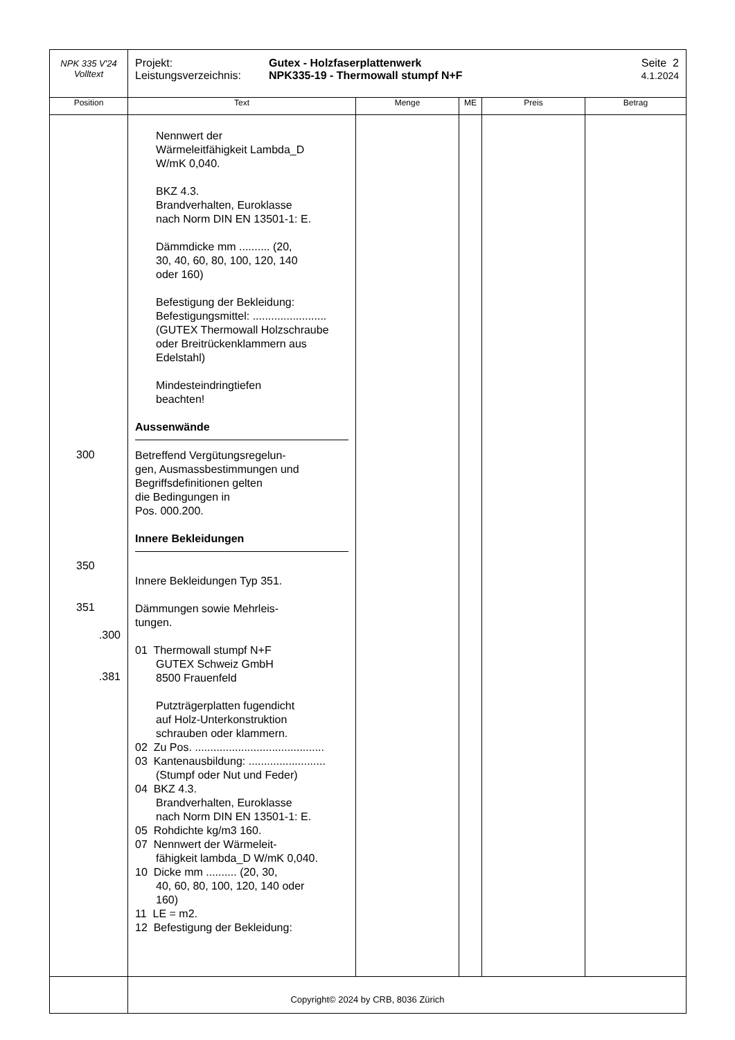| NPK 335 V'24 Volltext | Projekt: Leistungsverzeichnis: Gutex - Holzfaserplattenwerk NPK335-19 - Thermowall stumpf N+F Seite 2 4.1.2024 | | | | |
| Position | Text | Menge | ME | Preis | Betrag |
| 300 350 351 .300 .381 | Nennwert der Wärmeleitfähigkeit Lambda_D W/mK 0,040. BKZ 4.3. Brandverhalten, Euroklasse nach Norm DIN EN 13501-1: E. Dämmdicke mm .......... (20, 30, 40, 60, 80, 100, 120, 140 oder 160) Befestigung der Bekleidung: Befestigungsmittel: ........................ (GUTEX Thermowall Holzschraube oder Breitrückenklammern aus Edelstahl) Mindesteindringtiefen beachten! Aussenwände Betreffend Vergütungsregelun- gen, Ausmassbestimmungen und Begriffsdefinitionen gelten die Bedingungen in Pos. 000.200. Innere Bekleidungen Innere Bekleidungen Typ 351. Dämmungen sowie Mehrleis- tungen. 01 Thermowall stumpf N+F GUTEX Schweiz GmbH 8500 Frauenfeld Putzträgerplatten fugendicht auf Holz-Unterkonstruktion schrauben oder klammern. 02 Zu Pos. .......................................... 03 Kantenausbildung: ......................... (Stumpf oder Nut und Feder) 04 BKZ 4.3. Brandverhalten, Euroklasse nach Norm DIN EN 13501-1: E. 05 Rohdichte kg/m3 160. 07 Nennwert der Wärmeleit- fähigkeit lambda_D W/mK 0,040. 10 Dicke mm .......... (20, 30, 40, 60, 80, 100, 120, 140 oder 160) 11 LE = m2. 12 Befestigung der Bekleidung: | | | | |
Copyright© 2024 by CRB, 8036 Zürich